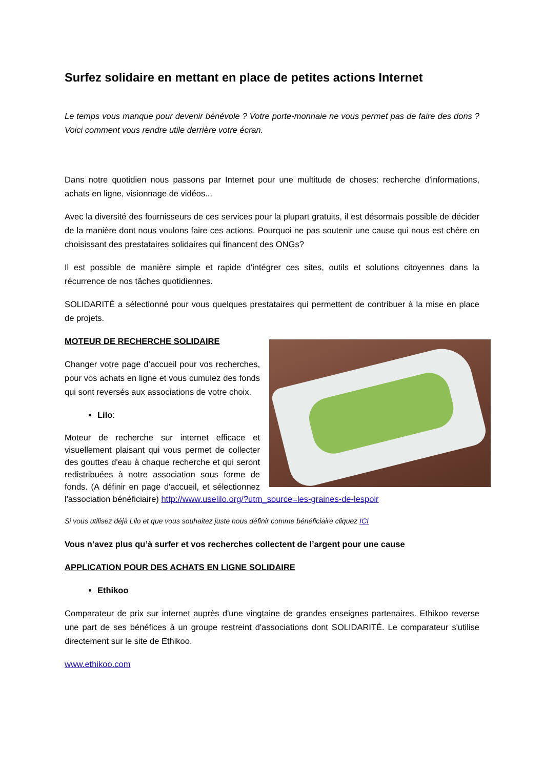Surfez solidaire en mettant en place de petites actions Internet
Le temps vous manque pour devenir bénévole ? Votre porte-monnaie ne vous permet pas de faire des dons ? Voici comment vous rendre utile derrière votre écran.
Dans notre quotidien nous passons par Internet pour une multitude de choses: recherche d'informations, achats en ligne, visionnage de vidéos...
Avec la diversité des fournisseurs de ces services pour la plupart gratuits, il est désormais possible de décider de la manière dont nous voulons faire ces actions. Pourquoi ne pas soutenir une cause qui nous est chère en choisissant des prestataires solidaires qui financent des ONGs?
Il est possible de manière simple et rapide d'intégrer ces sites, outils et solutions citoyennes dans la récurrence de nos tâches quotidiennes.
SOLIDARITÉ a sélectionné pour vous quelques prestataires qui permettent de contribuer à la mise en place de projets.
MOTEUR DE RECHERCHE SOLIDAIRE
Changer votre page d’accueil pour vos recherches, pour vos achats en ligne et vous cumulez des fonds qui sont reversés aux associations de votre choix.
Lilo:
Moteur de recherche sur internet efficace et visuellement plaisant qui vous permet de collecter des gouttes d'eau à chaque recherche et qui seront redistribuées à notre association sous forme de fonds. (A définir en page d'accueil, et sélectionnez l'association bénéficiaire) http://www.uselilo.org/?utm_source=les-graines-de-lespoir
Si vous utilisez déjà Lilo et que vous souhaitez juste nous définir comme bénéficiaire cliquez ICI
Vous n’avez plus qu’à surfer et vos recherches collectent de l’argent pour une cause
APPLICATION POUR DES ACHATS EN LIGNE SOLIDAIRE
Ethikoo
Comparateur de prix sur internet auprès d'une vingtaine de grandes enseignes partenaires. Ethikoo reverse une part de ses bénéfices à un groupe restreint d'associations dont SOLIDARITÉ. Le comparateur s'utilise directement sur le site de Ethikoo.
www.ethikoo.com